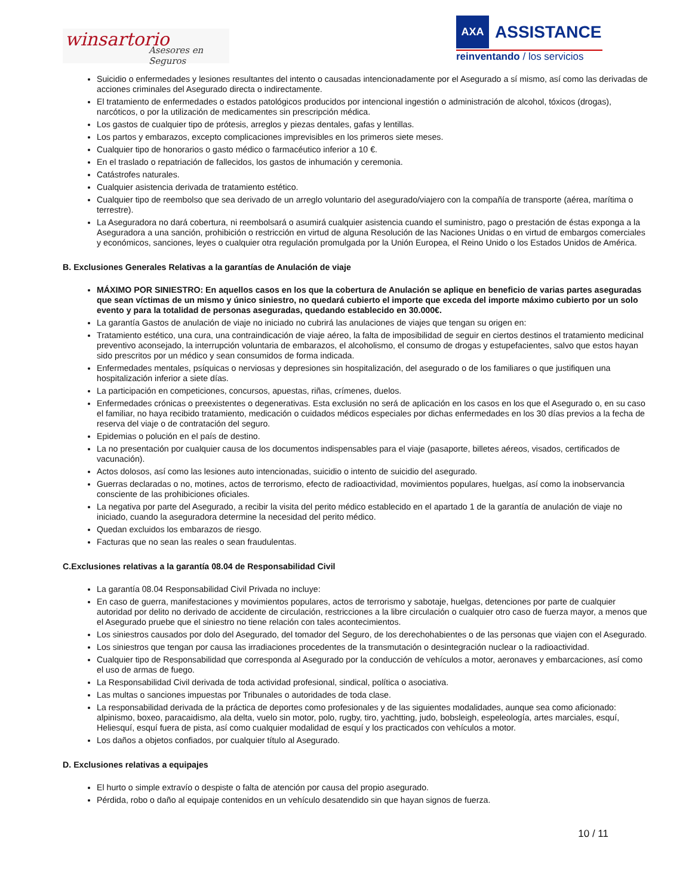winsartorio
Asesores en Seguros
AXA
ASSISTANCE
reinventando / los servicios
Suicidio o enfermedades y lesiones resultantes del intento o causadas intencionadamente por el Asegurado a sí mismo, así como las derivadas de acciones criminales del Asegurado directa o indirectamente.
El tratamiento de enfermedades o estados patológicos producidos por intencional ingestión o administración de alcohol, tóxicos (drogas), narcóticos, o por la utilización de medicamentes sin prescripción médica.
Los gastos de cualquier tipo de prótesis, arreglos y piezas dentales, gafas y lentillas.
Los partos y embarazos, excepto complicaciones imprevisibles en los primeros siete meses.
Cualquier tipo de honorarios o gasto médico o farmacéutico inferior a 10 €.
En el traslado o repatriación de fallecidos, los gastos de inhumación y ceremonia.
Catástrofes naturales.
Cualquier asistencia derivada de tratamiento estético.
Cualquier tipo de reembolso que sea derivado de un arreglo voluntario del asegurado/viajero con la compañía de transporte (aérea, marítima o terrestre).
La Aseguradora no dará cobertura, ni reembolsará o asumirá cualquier asistencia cuando el suministro, pago o prestación de éstas exponga a la Aseguradora a una sanción, prohibición o restricción en virtud de alguna Resolución de las Naciones Unidas o en virtud de embargos comerciales y económicos, sanciones, leyes o cualquier otra regulación promulgada por la Unión Europea, el Reino Unido o los Estados Unidos de América.
B. Exclusiones Generales Relativas a la garantías de Anulación de viaje
MÁXIMO POR SINIESTRO: En aquellos casos en los que la cobertura de Anulación se aplique en beneficio de varias partes aseguradas que sean víctimas de un mismo y único siniestro, no quedará cubierto el importe que exceda del importe máximo cubierto por un solo evento y para la totalidad de personas aseguradas, quedando establecido en 30.000€.
La garantía Gastos de anulación de viaje no iniciado no cubrirá las anulaciones de viajes que tengan su origen en:
Tratamiento estético, una cura, una contraindicación de viaje aéreo, la falta de imposibilidad de seguir en ciertos destinos el tratamiento medicinal preventivo aconsejado, la interrupción voluntaria de embarazos, el alcoholismo, el consumo de drogas y estupefacientes, salvo que estos hayan sido prescritos por un médico y sean consumidos de forma indicada.
Enfermedades mentales, psíquicas o nerviosas y depresiones sin hospitalización, del asegurado o de los familiares o que justifiquen una hospitalización inferior a siete días.
La participación en competiciones, concursos, apuestas, riñas, crímenes, duelos.
Enfermedades crónicas o preexistentes o degenerativas. Esta exclusión no será de aplicación en los casos en los que el Asegurado o, en su caso el familiar, no haya recibido tratamiento, medicación o cuidados médicos especiales por dichas enfermedades en los 30 días previos a la fecha de reserva del viaje o de contratación del seguro.
Epidemias o polución en el país de destino.
La no presentación por cualquier causa de los documentos indispensables para el viaje (pasaporte, billetes aéreos, visados, certificados de vacunación).
Actos dolosos, así como las lesiones auto intencionadas, suicidio o intento de suicidio del asegurado.
Guerras declaradas o no, motines, actos de terrorismo, efecto de radioactividad, movimientos populares, huelgas, así como la inobservancia consciente de las prohibiciones oficiales.
La negativa por parte del Asegurado, a recibir la visita del perito médico establecido en el apartado 1 de la garantía de anulación de viaje no iniciado, cuando la aseguradora determine la necesidad del perito médico.
Quedan excluidos los embarazos de riesgo.
Facturas que no sean las reales o sean fraudulentas.
C.Exclusiones relativas a la garantía 08.04 de Responsabilidad Civil
La garantía 08.04 Responsabilidad Civil Privada no incluye:
En caso de guerra, manifestaciones y movimientos populares, actos de terrorismo y sabotaje, huelgas, detenciones por parte de cualquier autoridad por delito no derivado de accidente de circulación, restricciones a la libre circulación o cualquier otro caso de fuerza mayor, a menos que el Asegurado pruebe que el siniestro no tiene relación con tales acontecimientos.
Los siniestros causados por dolo del Asegurado, del tomador del Seguro, de los derechohabientes o de las personas que viajen con el Asegurado.
Los siniestros que tengan por causa las irradiaciones procedentes de la transmutación o desintegración nuclear o la radioactividad.
Cualquier tipo de Responsabilidad que corresponda al Asegurado por la conducción de vehículos a motor, aeronaves y embarcaciones, así como el uso de armas de fuego.
La Responsabilidad Civil derivada de toda actividad profesional, sindical, política o asociativa.
Las multas o sanciones impuestas por Tribunales o autoridades de toda clase.
La responsabilidad derivada de la práctica de deportes como profesionales y de las siguientes modalidades, aunque sea como aficionado: alpinismo, boxeo, paracaidismo, ala delta, vuelo sin motor, polo, rugby, tiro, yachtting, judo, bobsleigh, espeleología, artes marciales, esquí, Heliesquí, esquí fuera de pista, así como cualquier modalidad de esquí y los practicados con vehículos a motor.
Los daños a objetos confiados, por cualquier título al Asegurado.
D. Exclusiones relativas a equipajes
El hurto o simple extravío o despiste o falta de atención por causa del propio asegurado.
Pérdida, robo o daño al equipaje contenidos en un vehículo desatendido sin que hayan signos de fuerza.
10 / 11